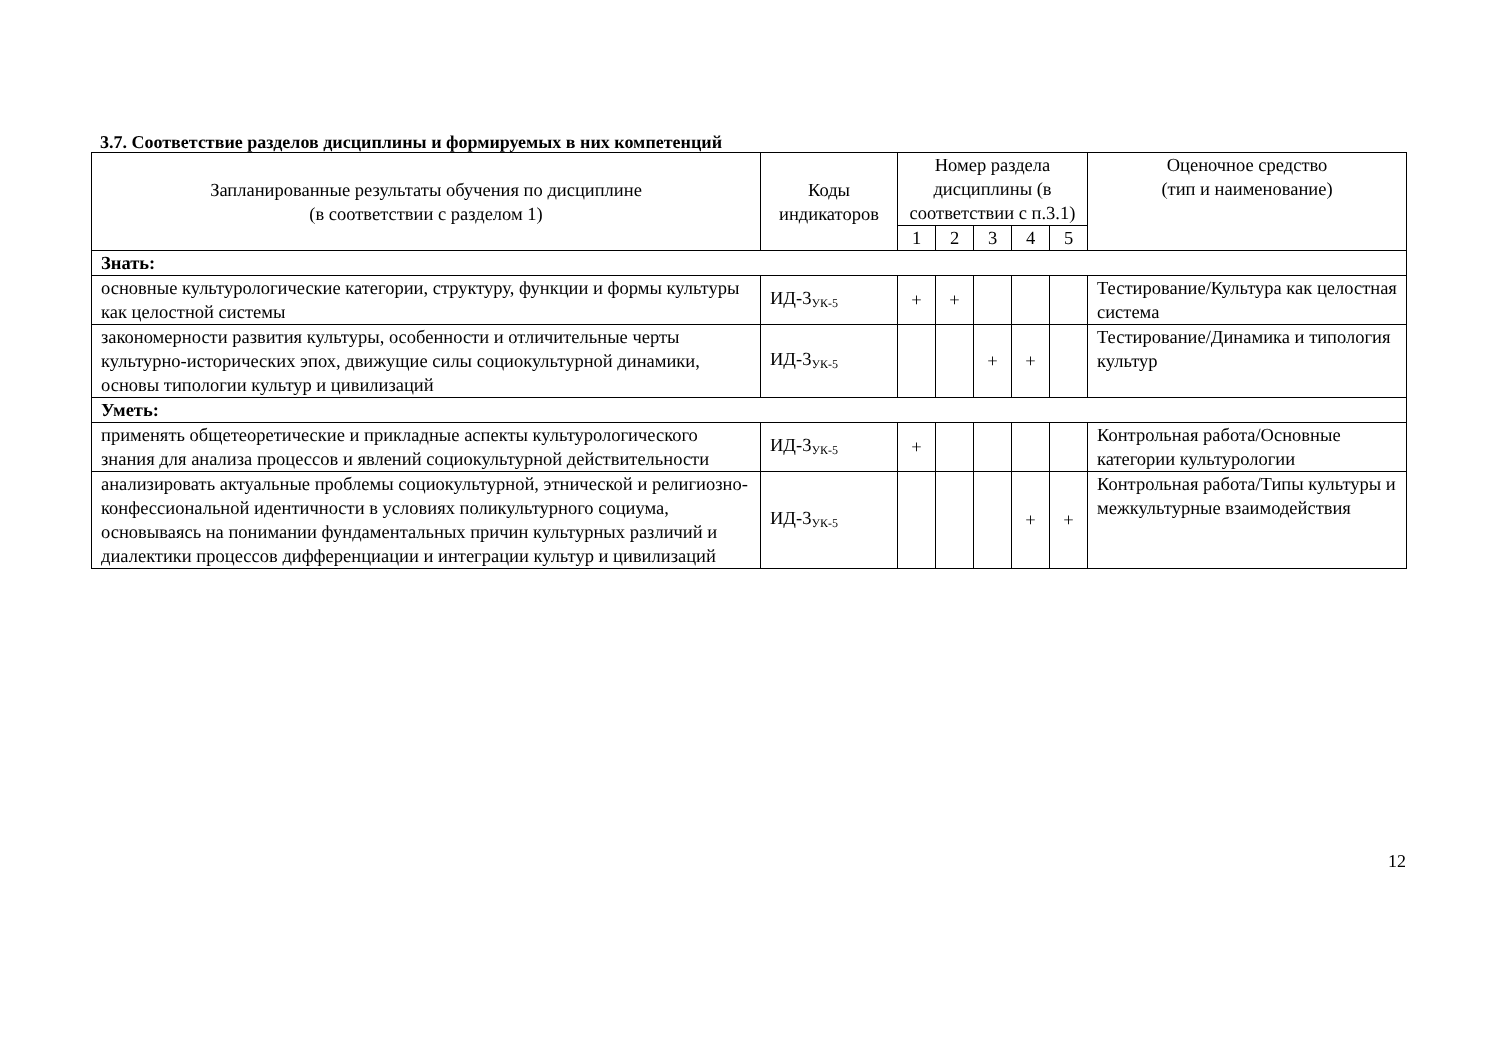3.7. Соответствие разделов дисциплины и формируемых в них компетенций
| Запланированные результаты обучения по дисциплине (в соответствии с разделом 1) | Коды индикаторов | Номер раздела дисциплины (в соответствии с п.3.1) | | | | | Оценочное средство (тип и наименование) |
| --- | --- | --- | --- | --- | --- | --- | --- |
| | | 1 | 2 | 3 | 4 | 5 | |
| Знать: | | | | | | | |
| основные культурологические категории, структуру, функции и формы культуры как целостной системы | ИД-3<sub>УК-5</sub> | + | + | | | | Тестирование/Культура как целостная система |
| закономерности развития культуры, особенности и отличительные черты культурно-исторических эпох, движущие силы социокультурной динамики, основы типологии культур и цивилизаций | ИД-3<sub>УК-5</sub> | | | + | + | | Тестирование/Динамика и типология культур |
| Уметь: | | | | | | | |
| применять общетеоретические и прикладные аспекты культурологического знания для анализа процессов и явлений социокультурной действительности | ИД-3<sub>УК-5</sub> | + | | | | | Контрольная работа/Основные категории культурологии |
| анализировать актуальные проблемы социокультурной, этнической и религиозно-конфессиональной идентичности в условиях поликультурного социума, основываясь на понимании фундаментальных причин культурных различий и диалектики процессов дифференциации и интеграции культур и цивилизаций | ИД-3<sub>УК-5</sub> | | | | + | + | Контрольная работа/Типы культуры и межкультурные взаимодействия |
12